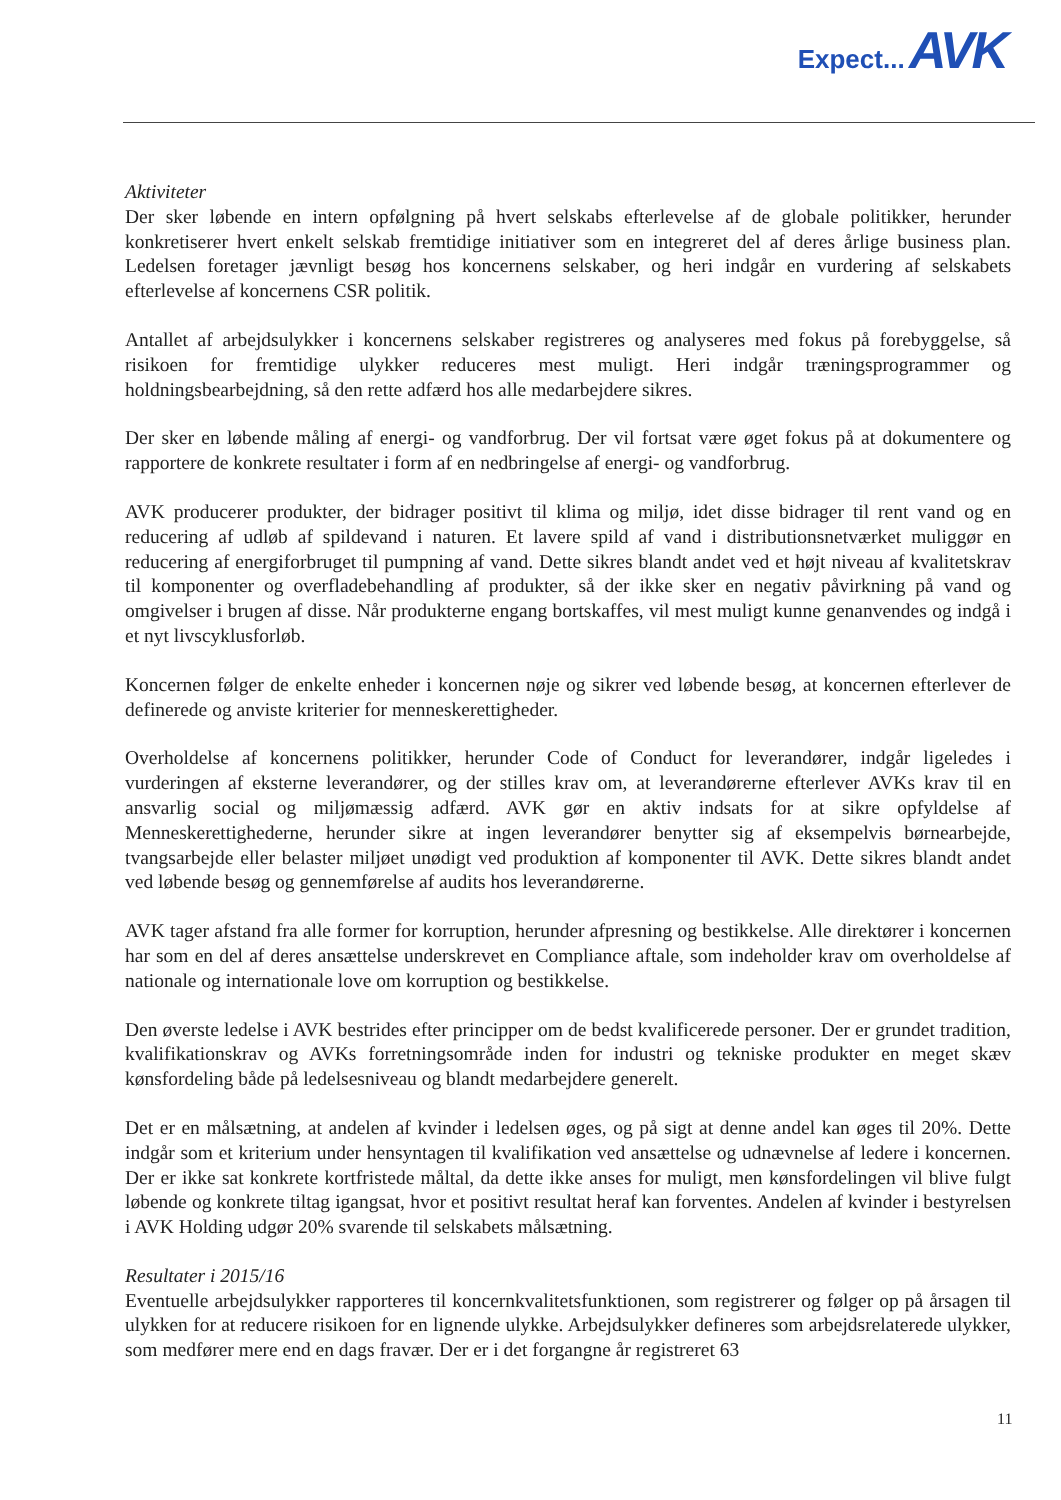Expect... AVK
Aktiviteter
Der sker løbende en intern opfølgning på hvert selskabs efterlevelse af de globale politikker, herunder konkretiserer hvert enkelt selskab fremtidige initiativer som en integreret del af deres årlige business plan. Ledelsen foretager jævnligt besøg hos koncernens selskaber, og heri indgår en vurdering af selskabets efterlevelse af koncernens CSR politik.
Antallet af arbejdsulykker i koncernens selskaber registreres og analyseres med fokus på forebyggelse, så risikoen for fremtidige ulykker reduceres mest muligt. Heri indgår træningsprogrammer og holdningsbearbejdning, så den rette adfærd hos alle medarbejdere sikres.
Der sker en løbende måling af energi- og vandforbrug. Der vil fortsat være øget fokus på at dokumentere og rapportere de konkrete resultater i form af en nedbringelse af energi- og vandforbrug.
AVK producerer produkter, der bidrager positivt til klima og miljø, idet disse bidrager til rent vand og en reducering af udløb af spildevand i naturen. Et lavere spild af vand i distributionsnetværket muliggør en reducering af energiforbruget til pumpning af vand. Dette sikres blandt andet ved et højt niveau af kvalitetskrav til komponenter og overfladebehandling af produkter, så der ikke sker en negativ påvirkning på vand og omgivelser i brugen af disse. Når produkterne engang bortskaffes, vil mest muligt kunne genanvendes og indgå i et nyt livscyklusforløb.
Koncernen følger de enkelte enheder i koncernen nøje og sikrer ved løbende besøg, at koncernen efterlever de definerede og anviste kriterier for menneskerettigheder.
Overholdelse af koncernens politikker, herunder Code of Conduct for leverandører, indgår ligeledes i vurderingen af eksterne leverandører, og der stilles krav om, at leverandørerne efterlever AVKs krav til en ansvarlig social og miljømæssig adfærd. AVK gør en aktiv indsats for at sikre opfyldelse af Menneskerettighederne, herunder sikre at ingen leverandører benytter sig af eksempelvis børnearbejde, tvangsarbejde eller belaster miljøet unødigt ved produktion af komponenter til AVK. Dette sikres blandt andet ved løbende besøg og gennemførelse af audits hos leverandørerne.
AVK tager afstand fra alle former for korruption, herunder afpresning og bestikkelse. Alle direktører i koncernen har som en del af deres ansættelse underskrevet en Compliance aftale, som indeholder krav om overholdelse af nationale og internationale love om korruption og bestikkelse.
Den øverste ledelse i AVK bestrides efter principper om de bedst kvalificerede personer. Der er grundet tradition, kvalifikationskrav og AVKs forretningsområde inden for industri og tekniske produkter en meget skæv kønsfordeling både på ledelsesniveau og blandt medarbejdere generelt.
Det er en målsætning, at andelen af kvinder i ledelsen øges, og på sigt at denne andel kan øges til 20%. Dette indgår som et kriterium under hensyntagen til kvalifikation ved ansættelse og udnævnelse af ledere i koncernen. Der er ikke sat konkrete kortfristede måltal, da dette ikke anses for muligt, men kønsfordelingen vil blive fulgt løbende og konkrete tiltag igangsat, hvor et positivt resultat heraf kan forventes. Andelen af kvinder i bestyrelsen i AVK Holding udgør 20% svarende til selskabets målsætning.
Resultater i 2015/16
Eventuelle arbejdsulykker rapporteres til koncernkvalitetsfunktionen, som registrerer og følger op på årsagen til ulykken for at reducere risikoen for en lignende ulykke. Arbejdsulykker defineres som arbejdsrelaterede ulykker, som medfører mere end en dags fravær. Der er i det forgangne år registreret 63
11